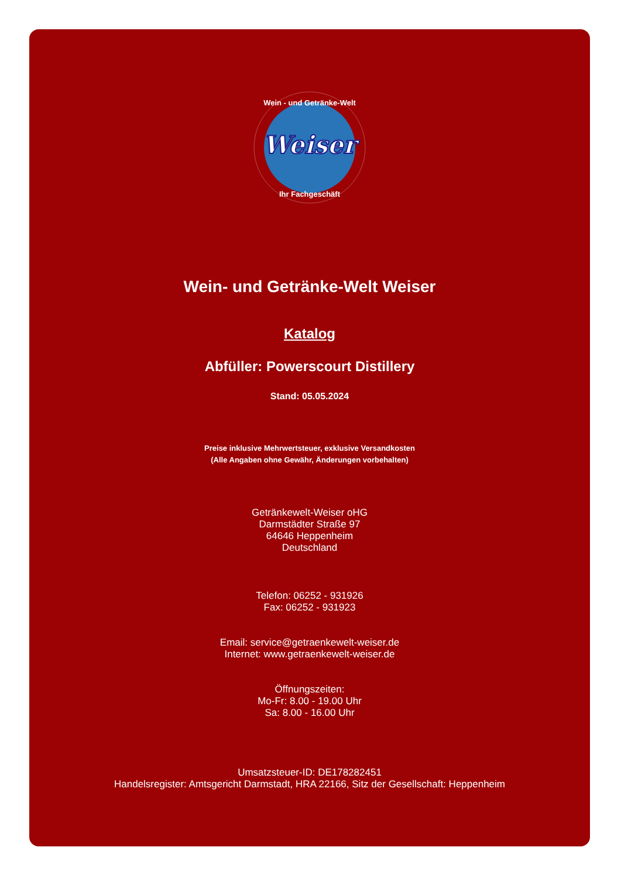Weiser
Wein - und Getränke-Welt
Ihr Fachgeschäft
Wein- und Getränke-Welt Weiser
Katalog
Abfüller: Powerscourt Distillery
Stand: 05.05.2024
Preise inklusive Mehrwertsteuer, exklusive Versandkosten
(Alle Angaben ohne Gewähr, Änderungen vorbehalten)
Getränkewelt-Weiser oHG
Darmstädter Straße 97
64646 Heppenheim
Deutschland
Telefon: 06252 - 931926
Fax: 06252 - 931923
Email: service@getraenkewelt-weiser.de
Internet: www.getraenkewelt-weiser.de
Öffnungszeiten:
Mo-Fr: 8.00 - 19.00 Uhr
Sa: 8.00 - 16.00 Uhr
Umsatzsteuer-ID: DE178282451
Handelsregister: Amtsgericht Darmstadt, HRA 22166, Sitz der Gesellschaft: Heppenheim